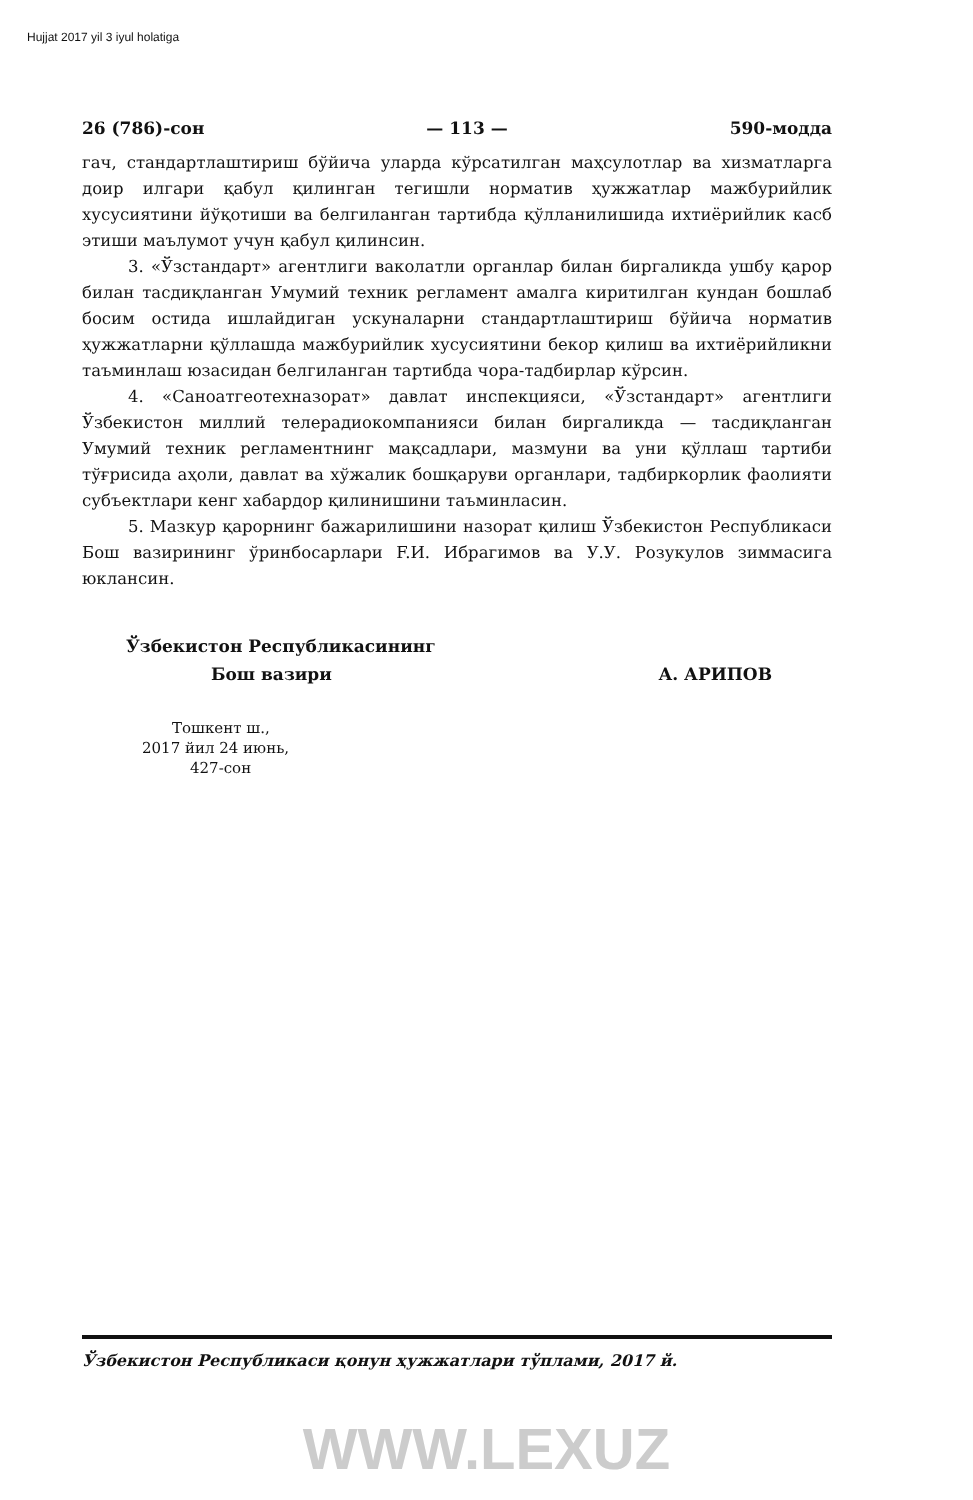Hujjat 2017 yil 3 iyul holatiga
26 (786)-сон — 113 — 590-модда
гач, стандартлаштириш бўйича уларда кўрсатилган маҳсулотлар ва хизматларга доир илгари қабул қилинган тегишли норматив ҳужжатлар мажбурийлик хусусиятини йўқотиши ва белгиланган тартибда қўлланилишида ихтиёрийлик касб этиши маълумот учун қабул қилинсин.
3. «Ўзстандарт» агентлиги ваколатли органлар билан биргаликда ушбу қарор билан тасдиқланган Умумий техник регламент амалга киритилган кундан бошлаб босим остида ишлайдиган ускуналарни стандартлаштириш бўйича норматив ҳужжатларни қўллашда мажбурийлик хусусиятини бекор қилиш ва ихтиёрийликни таъминлаш юзасидан белгиланган тартибда чора-тадбирлар кўрсин.
4. «Саноатгеотехназорат» давлат инспекцияси, «Ўзстандарт» агентлиги Ўзбекистон миллий телерадиокомпанияси билан биргаликда — тасдиқланган Умумий техник регламентнинг мақсадлари, мазмуни ва уни қўллаш тартиби тўғрисида аҳоли, давлат ва хўжалик бошқаруви органлари, тадбиркорлик фаолияти субъектлари кенг хабардор қилинишини таъминласин.
5. Мазкур қарорнинг бажарилишини назорат қилиш Ўзбекистон Республикаси Бош вазирининг ўринбосарлари F.И. Ибрагимов ва У.У. Розукулов зиммасига юклансин.
Ўзбекистон Республикасининг
Бош вазири
А. АРИПОВ
Тошкент ш.,
2017 йил 24 июнь,
427-сон
Ўзбекистон Республикаси қонун ҳужжатлари тўплами, 2017 й.
WWW.LEXUZ